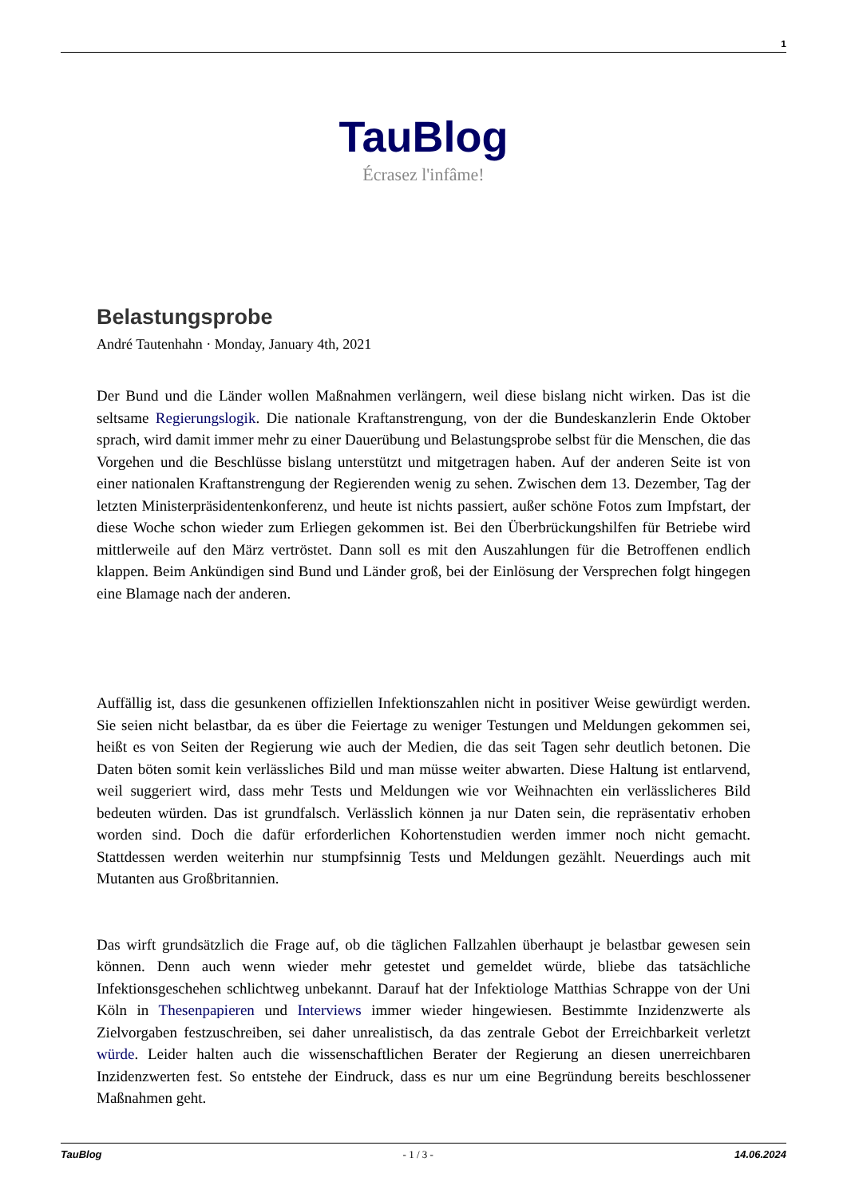1
TauBlog
Écrasez l'infâme!
Belastungsprobe
André Tautenhahn · Monday, January 4th, 2021
Der Bund und die Länder wollen Maßnahmen verlängern, weil diese bislang nicht wirken. Das ist die seltsame Regierungslogik. Die nationale Kraftanstrengung, von der die Bundeskanzlerin Ende Oktober sprach, wird damit immer mehr zu einer Dauerübung und Belastungsprobe selbst für die Menschen, die das Vorgehen und die Beschlüsse bislang unterstützt und mitgetragen haben. Auf der anderen Seite ist von einer nationalen Kraftanstrengung der Regierenden wenig zu sehen. Zwischen dem 13. Dezember, Tag der letzten Ministerpräsidentenkonferenz, und heute ist nichts passiert, außer schöne Fotos zum Impfstart, der diese Woche schon wieder zum Erliegen gekommen ist. Bei den Überbrückungshilfen für Betriebe wird mittlerweile auf den März vertröstet. Dann soll es mit den Auszahlungen für die Betroffenen endlich klappen. Beim Ankündigen sind Bund und Länder groß, bei der Einlösung der Versprechen folgt hingegen eine Blamage nach der anderen.
Auffällig ist, dass die gesunkenen offiziellen Infektionszahlen nicht in positiver Weise gewürdigt werden. Sie seien nicht belastbar, da es über die Feiertage zu weniger Testungen und Meldungen gekommen sei, heißt es von Seiten der Regierung wie auch der Medien, die das seit Tagen sehr deutlich betonen. Die Daten böten somit kein verlässliches Bild und man müsse weiter abwarten. Diese Haltung ist entlarvend, weil suggeriert wird, dass mehr Tests und Meldungen wie vor Weihnachten ein verlässlicheres Bild bedeuten würden. Das ist grundfalsch. Verlässlich können ja nur Daten sein, die repräsentativ erhoben worden sind. Doch die dafür erforderlichen Kohortenstudien werden immer noch nicht gemacht. Stattdessen werden weiterhin nur stumpfsinnig Tests und Meldungen gezählt. Neuerdings auch mit Mutanten aus Großbritannien.
Das wirft grundsätzlich die Frage auf, ob die täglichen Fallzahlen überhaupt je belastbar gewesen sein können. Denn auch wenn wieder mehr getestet und gemeldet würde, bliebe das tatsächliche Infektionsgeschehen schlichtweg unbekannt. Darauf hat der Infektiologe Matthias Schrappe von der Uni Köln in Thesenpapieren und Interviews immer wieder hingewiesen. Bestimmte Inzidenzwerte als Zielvorgaben festzuschreiben, sei daher unrealistisch, da das zentrale Gebot der Erreichbarkeit verletzt würde. Leider halten auch die wissenschaftlichen Berater der Regierung an diesen unerreichbaren Inzidenzwerten fest. So entstehe der Eindruck, dass es nur um eine Begründung bereits beschlossener Maßnahmen geht.
TauBlog - 1 / 3 - 14.06.2024